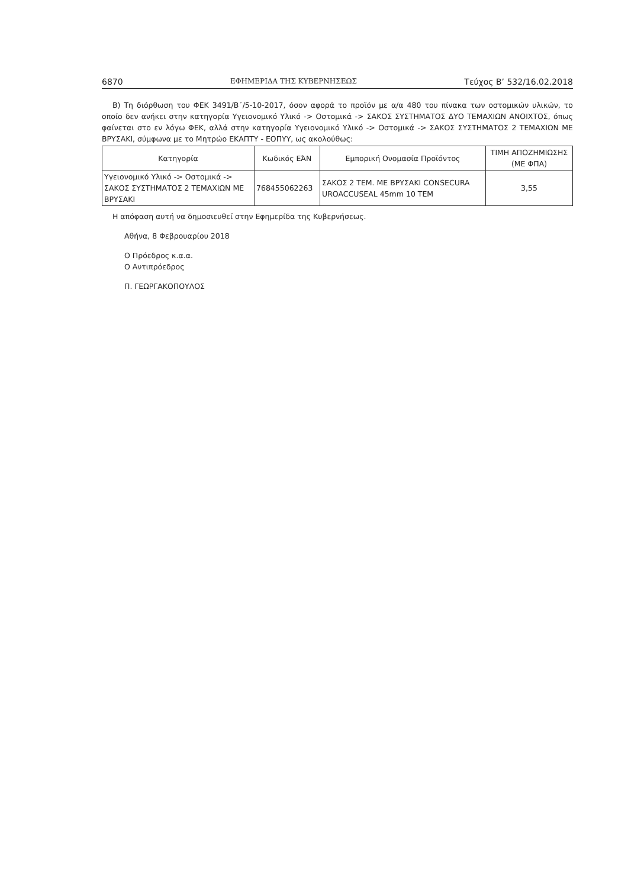6870 ΕΦΗΜΕΡΙΔΑ ΤΗΣ ΚΥΒΕΡΝΗΣΕΩΣ Τεύχος Β’ 532/16.02.2018
Β) Τη διόρθωση του ΦΕΚ 3491/Β΄/5-10-2017, όσον αφορά το προϊόν με α/α 480 του πίνακα των οστομικών υλικών, το οποίο δεν ανήκει στην κατηγορία Υγειονομικό Υλικό -> Οστομικά -> ΣΑΚΟΣ ΣΥΣΤΗΜΑΤΟΣ ΔΥΟ ΤΕΜΑΧΙΩΝ ΑΝΟΙΧΤΟΣ, όπως φαίνεται στο εν λόγω ΦΕΚ, αλλά στην κατηγορία Υγειονομικό Υλικό -> Οστομικά -> ΣΑΚΟΣ ΣΥΣΤΗΜΑΤΟΣ 2 ΤΕΜΑΧΙΩΝ ΜΕ ΒΡΥΣΑΚΙ, σύμφωνα με το Μητρώο ΕΚΑΠΤΥ - ΕΟΠΥΥ, ως ακολούθως:
| Κατηγορία | Κωδικός ΕΆΝ | Εμπορική Ονομασία Προϊόντος | ΤΙΜΗ ΑΠΟΖΗΜΙΩΣΗΣ (ΜΕ ΦΠΑ) |
| --- | --- | --- | --- |
| Υγειονομικό Υλικό -> Οστομικά -> ΣΑΚΟΣ ΣΥΣΤΗΜΑΤΟΣ 2 ΤΕΜΑΧΙΩΝ ΜΕ ΒΡΥΣΑΚΙ | 768455062263 | ΣΑΚΟΣ 2 ΤΕΜ. ΜΕ ΒΡΥΣΑΚΙ CONSECURA UROACCUSEAL 45mm 10 ΤΕΜ | 3,55 |
Η απόφαση αυτή να δημοσιευθεί στην Εφημερίδα της Κυβερνήσεως.
Αθήνα, 8 Φεβρουαρίου 2018
Ο Πρόεδρος κ.α.α.
Ο Αντιπρόεδρος
Π. ΓΕΩΡΓΑΚΟΠΟΥΛΟΣ